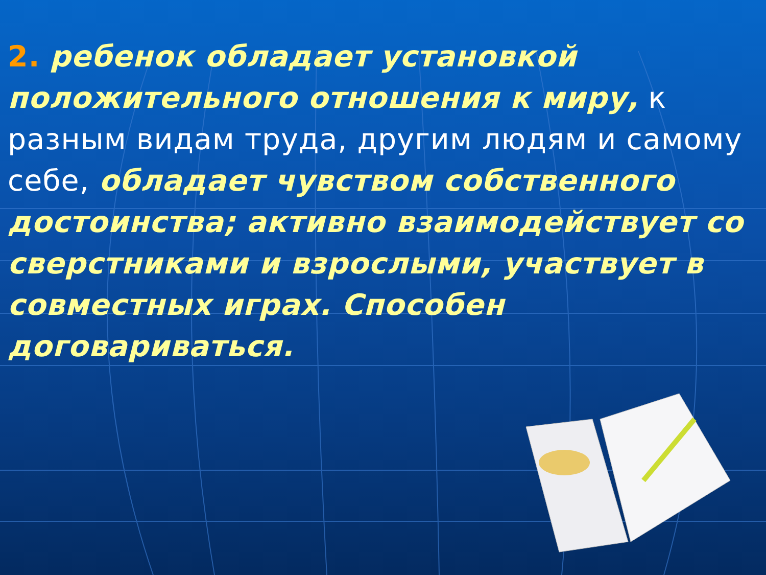2. ребенок обладает установкой положительного отношения к миру, к разным видам труда, другим людям и самому себе, обладает чувством собственного достоинства; активно взаимодействует со сверстниками и взрослыми, участвует в совместных играх. Способен договариваться.